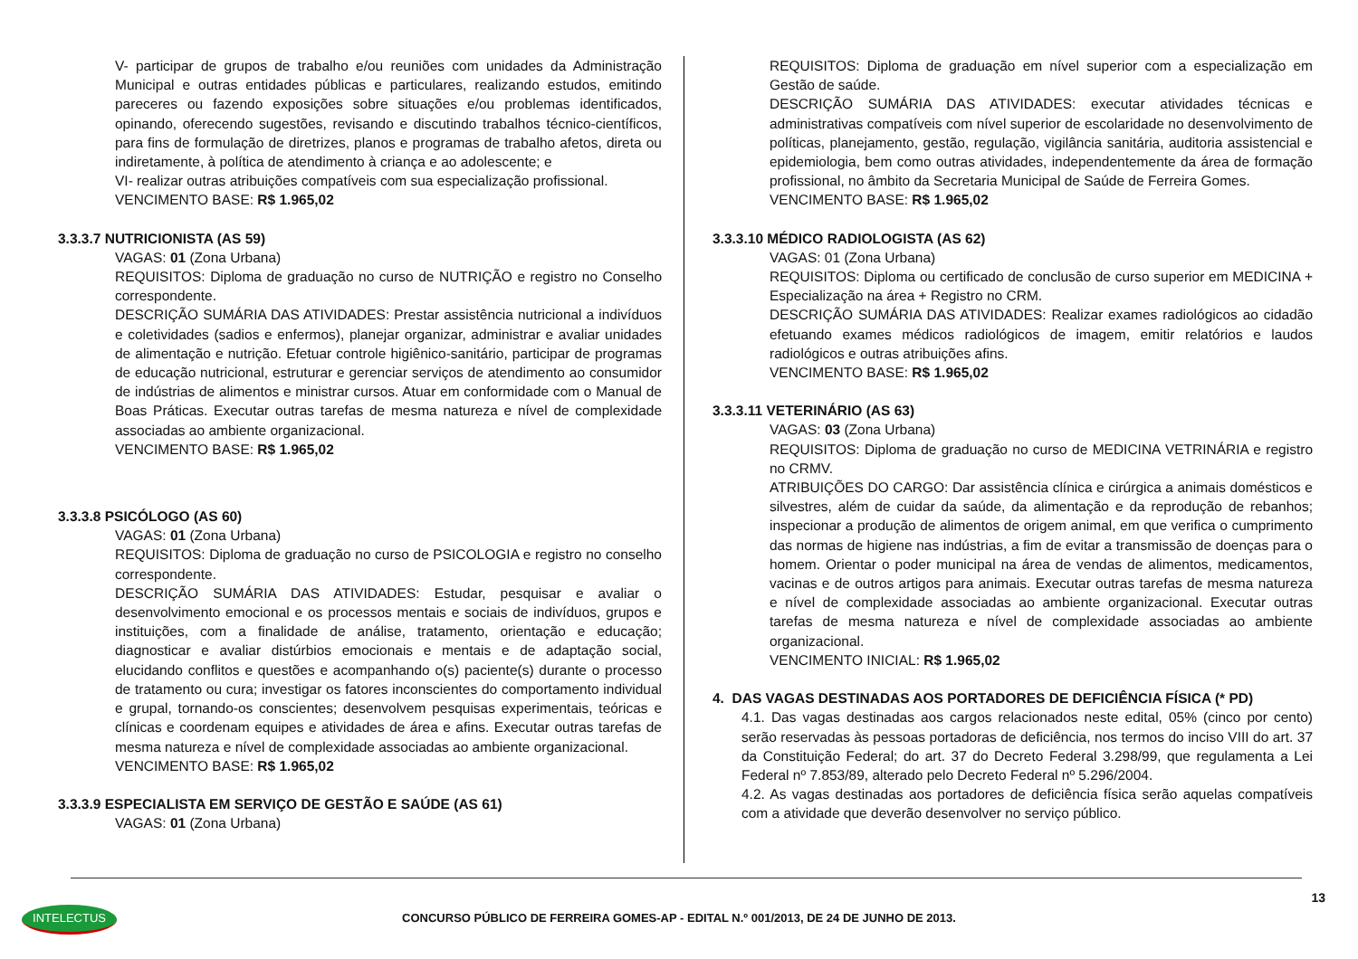V- participar de grupos de trabalho e/ou reuniões com unidades da Administração Municipal e outras entidades públicas e particulares, realizando estudos, emitindo pareceres ou fazendo exposições sobre situações e/ou problemas identificados, opinando, oferecendo sugestões, revisando e discutindo trabalhos técnico-científicos, para fins de formulação de diretrizes, planos e programas de trabalho afetos, direta ou indiretamente, à política de atendimento à criança e ao adolescente; e
VI- realizar outras atribuições compatíveis com sua especialização profissional.
VENCIMENTO BASE: R$ 1.965,02
3.3.3.7 NUTRICIONISTA (AS 59)
VAGAS: 01 (Zona Urbana)
REQUISITOS: Diploma de graduação no curso de NUTRIÇÃO e registro no Conselho correspondente.
DESCRIÇÃO SUMÁRIA DAS ATIVIDADES: Prestar assistência nutricional a indivíduos e coletividades (sadios e enfermos), planejar organizar, administrar e avaliar unidades de alimentação e nutrição. Efetuar controle higiênico-sanitário, participar de programas de educação nutricional, estruturar e gerenciar serviços de atendimento ao consumidor de indústrias de alimentos e ministrar cursos. Atuar em conformidade com o Manual de Boas Práticas. Executar outras tarefas de mesma natureza e nível de complexidade associadas ao ambiente organizacional.
VENCIMENTO BASE: R$ 1.965,02
3.3.3.8 PSICÓLOGO (AS 60)
VAGAS: 01 (Zona Urbana)
REQUISITOS: Diploma de graduação no curso de PSICOLOGIA e registro no conselho correspondente.
DESCRIÇÃO SUMÁRIA DAS ATIVIDADES: Estudar, pesquisar e avaliar o desenvolvimento emocional e os processos mentais e sociais de indivíduos, grupos e instituições, com a finalidade de análise, tratamento, orientação e educação; diagnosticar e avaliar distúrbios emocionais e mentais e de adaptação social, elucidando conflitos e questões e acompanhando o(s) paciente(s) durante o processo de tratamento ou cura; investigar os fatores inconscientes do comportamento individual e grupal, tornando-os conscientes; desenvolvem pesquisas experimentais, teóricas e clínicas e coordenam equipes e atividades de área e afins. Executar outras tarefas de mesma natureza e nível de complexidade associadas ao ambiente organizacional.
VENCIMENTO BASE: R$ 1.965,02
3.3.3.9 ESPECIALISTA EM SERVIÇO DE GESTÃO E SAÚDE (AS 61)
VAGAS: 01 (Zona Urbana)
REQUISITOS: Diploma de graduação em nível superior com a especialização em Gestão de saúde.
DESCRIÇÃO SUMÁRIA DAS ATIVIDADES: executar atividades técnicas e administrativas compatíveis com nível superior de escolaridade no desenvolvimento de políticas, planejamento, gestão, regulação, vigilância sanitária, auditoria assistencial e epidemiologia, bem como outras atividades, independentemente da área de formação profissional, no âmbito da Secretaria Municipal de Saúde de Ferreira Gomes.
VENCIMENTO BASE: R$ 1.965,02
3.3.3.10 MÉDICO RADIOLOGISTA (AS 62)
VAGAS: 01 (Zona Urbana)
REQUISITOS: Diploma ou certificado de conclusão de curso superior em MEDICINA + Especialização na área + Registro no CRM.
DESCRIÇÃO SUMÁRIA DAS ATIVIDADES: Realizar exames radiológicos ao cidadão efetuando exames médicos radiológicos de imagem, emitir relatórios e laudos radiológicos e outras atribuições afins.
VENCIMENTO BASE: R$ 1.965,02
3.3.3.11 VETERINÁRIO (AS 63)
VAGAS: 03 (Zona Urbana)
REQUISITOS: Diploma de graduação no curso de MEDICINA VETRINÁRIA e registro no CRMV.
ATRIBUIÇÕES DO CARGO: Dar assistência clínica e cirúrgica a animais domésticos e silvestres, além de cuidar da saúde, da alimentação e da reprodução de rebanhos; inspecionar a produção de alimentos de origem animal, em que verifica o cumprimento das normas de higiene nas indústrias, a fim de evitar a transmissão de doenças para o homem. Orientar o poder municipal na área de vendas de alimentos, medicamentos, vacinas e de outros artigos para animais. Executar outras tarefas de mesma natureza e nível de complexidade associadas ao ambiente organizacional. Executar outras tarefas de mesma natureza e nível de complexidade associadas ao ambiente organizacional.
VENCIMENTO INICIAL: R$ 1.965,02
4. DAS VAGAS DESTINADAS AOS PORTADORES DE DEFICIÊNCIA FÍSICA (* PD)
4.1. Das vagas destinadas aos cargos relacionados neste edital, 05% (cinco por cento) serão reservadas às pessoas portadoras de deficiência, nos termos do inciso VIII do art. 37 da Constituição Federal; do art. 37 do Decreto Federal 3.298/99, que regulamenta a Lei Federal nº 7.853/89, alterado pelo Decreto Federal nº 5.296/2004.
4.2. As vagas destinadas aos portadores de deficiência física serão aquelas compatíveis com a atividade que deverão desenvolver no serviço público.
13
INTELECTUS
CONCURSO PÚBLICO DE FERREIRA GOMES-AP - EDITAL N.º 001/2013, DE 24 DE JUNHO DE 2013.